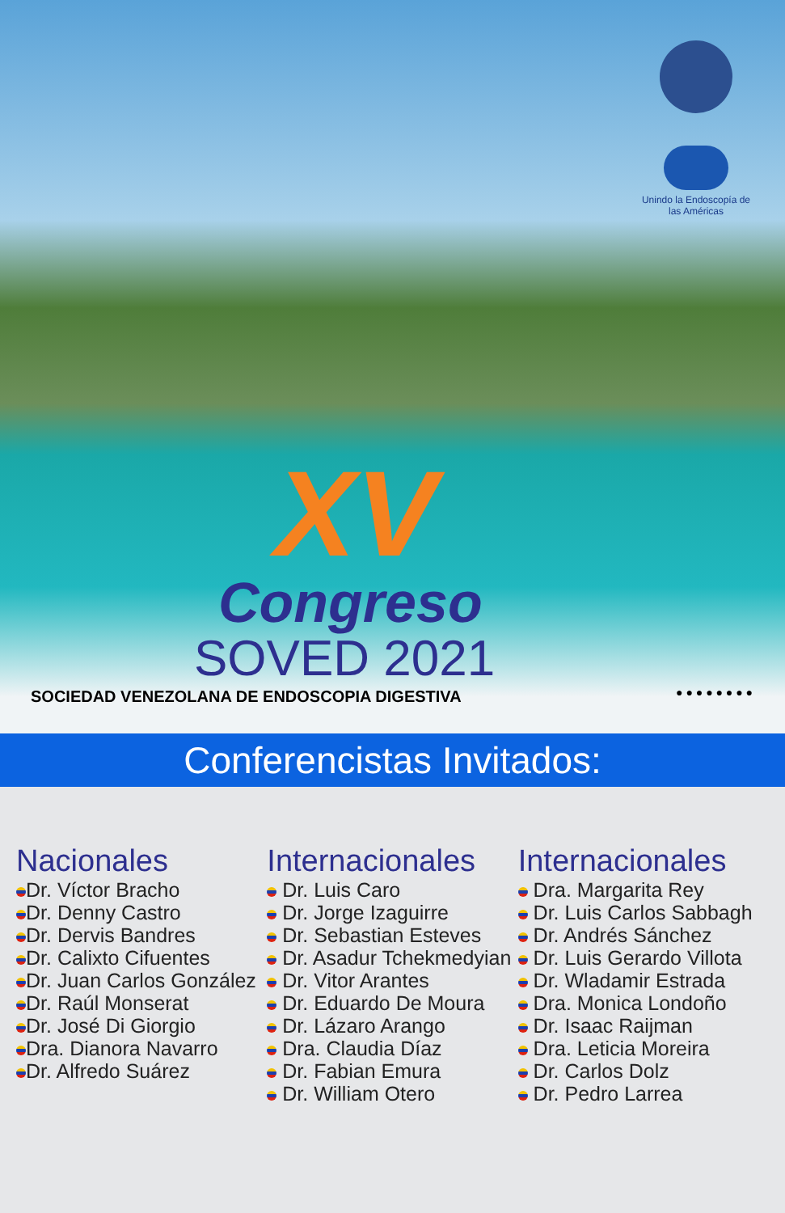Unindo la Endoscopía de las Américas
XV
Congreso
SOVED 2021
SOCIEDAD VENEZOLANA DE ENDOSCOPIA DIGESTIVA
● ● ● ● ● ● ● ●
Conferencistas Invitados:
Nacionales
Dr. Víctor Bracho
Dr. Denny Castro
Dr. Dervis Bandres
Dr. Calixto Cifuentes
Dr. Juan Carlos González
Dr. Raúl Monserat
Dr. José Di Giorgio
Dra. Dianora Navarro
Dr. Alfredo Suárez
Internacionales
Dr. Luis Caro
Dr. Jorge Izaguirre
Dr. Sebastian Esteves
Dr. Asadur Tchekmedyian
Dr. Vitor Arantes
Dr. Eduardo De Moura
Dr. Lázaro Arango
Dra. Claudia Díaz
Dr. Fabian Emura
Dr. William Otero
Internacionales
Dra. Margarita Rey
Dr. Luis Carlos Sabbagh
Dr. Andrés Sánchez
Dr. Luis Gerardo Villota
Dr. Wladamir Estrada
Dra. Monica Londoño
Dr. Isaac Raijman
Dra. Leticia Moreira
Dr. Carlos Dolz
Dr. Pedro Larrea